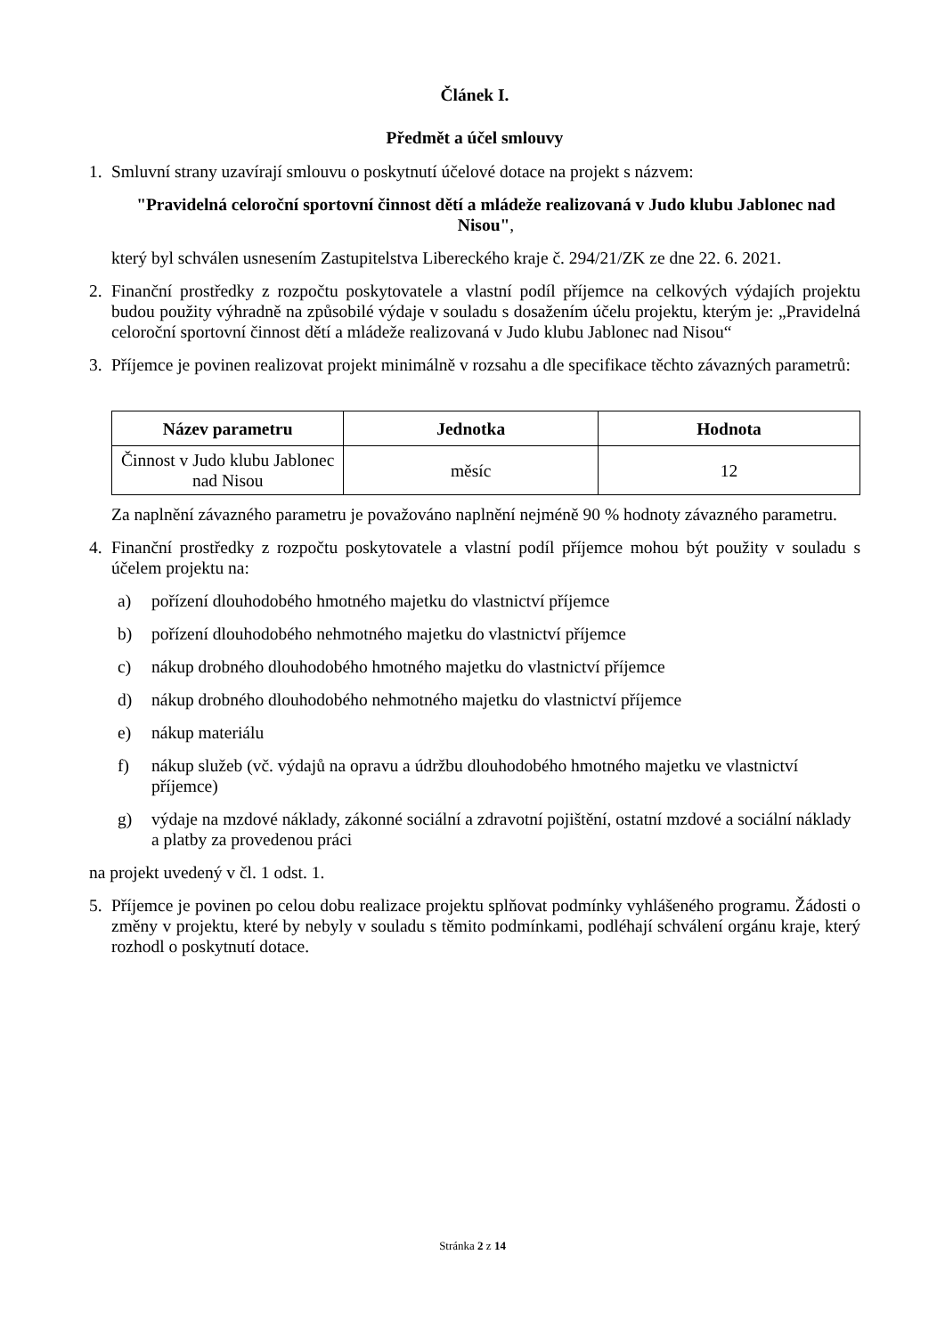Článek I.
Předmět a účel smlouvy
1. Smluvní strany uzavírají smlouvu o poskytnutí účelové dotace na projekt s názvem:
"Pravidelná celoroční sportovní činnost dětí a mládeže realizovaná v Judo klubu Jablonec nad Nisou",
který byl schválen usnesením Zastupitelstva Libereckého kraje č. 294/21/ZK ze dne 22. 6. 2021.
2. Finanční prostředky z rozpočtu poskytovatele a vlastní podíl příjemce na celkových výdajích projektu budou použity výhradně na způsobilé výdaje v souladu s dosažením účelu projektu, kterým je: „Pravidelná celoroční sportovní činnost dětí a mládeže realizovaná v Judo klubu Jablonec nad Nisou“
3. Příjemce je povinen realizovat projekt minimálně v rozsahu a dle specifikace těchto závazných parametrů:
| Název parametru | Jednotka | Hodnota |
| --- | --- | --- |
| Činnost v Judo klubu Jablonec nad Nisou | měsíc | 12 |
Za naplnění závazného parametru je považováno naplnění nejméně 90 % hodnoty závazného parametru.
4. Finanční prostředky z rozpočtu poskytovatele a vlastní podíl příjemce mohou být použity v souladu s účelem projektu na:
a) pořízení dlouhodobého hmotného majetku do vlastnictví příjemce
b) pořízení dlouhodobého nehmotného majetku do vlastnictví příjemce
c) nákup drobného dlouhodobého hmotného majetku do vlastnictví příjemce
d) nákup drobného dlouhodobého nehmotného majetku do vlastnictví příjemce
e) nákup materiálu
f) nákup služeb (vč. výdajů na opravu a údržbu dlouhodobého hmotného majetku ve vlastnictví příjemce)
g) výdaje na mzdové náklady, zákonné sociální a zdravotní pojištění, ostatní mzdové a sociální náklady a platby za provedenou práci
na projekt uvedený v čl. 1 odst. 1.
5. Příjemce je povinen po celou dobu realizace projektu splňovat podmínky vyhlášeného programu. Žádosti o změny v projektu, které by nebyly v souladu s těmito podmínkami, podléhají schválení orgánu kraje, který rozhodl o poskytnutí dotace.
Stránka 2 z 14